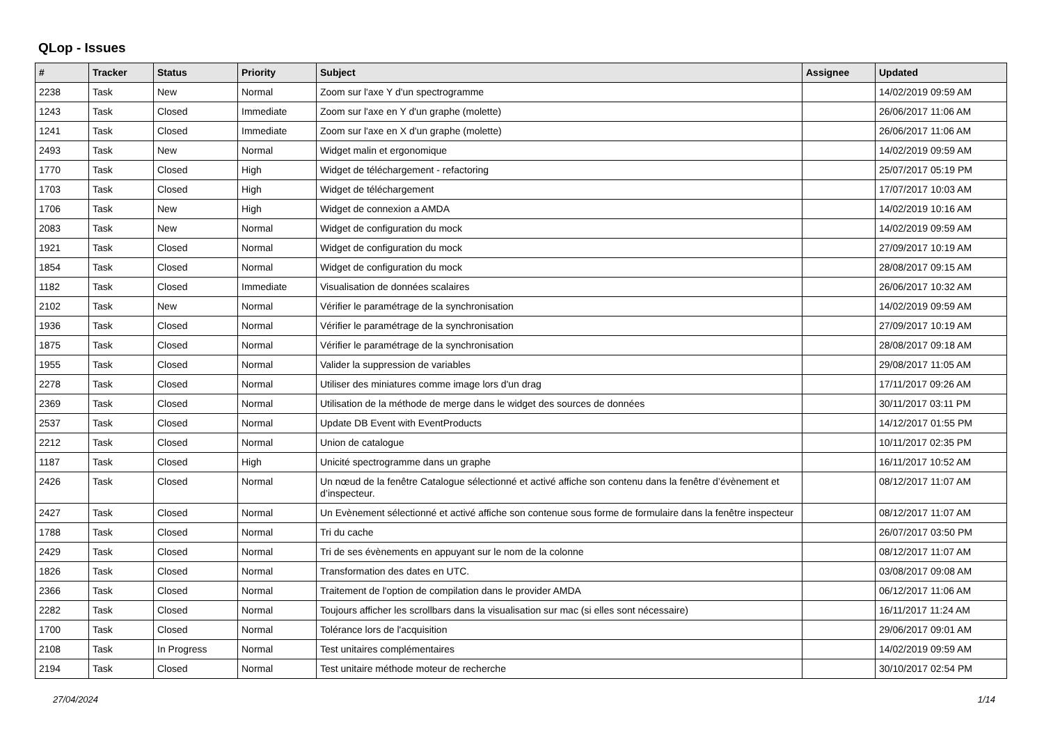QLop - Issues
| # | Tracker | Status | Priority | Subject | Assignee | Updated |
| --- | --- | --- | --- | --- | --- | --- |
| 2238 | Task | New | Normal | Zoom sur l'axe Y d'un spectrogramme | | 14/02/2019 09:59 AM |
| 1243 | Task | Closed | Immediate | Zoom sur l'axe en Y d'un graphe (molette) | | 26/06/2017 11:06 AM |
| 1241 | Task | Closed | Immediate | Zoom sur l'axe en X d'un graphe (molette) | | 26/06/2017 11:06 AM |
| 2493 | Task | New | Normal | Widget malin et ergonomique | | 14/02/2019 09:59 AM |
| 1770 | Task | Closed | High | Widget de téléchargement - refactoring | | 25/07/2017 05:19 PM |
| 1703 | Task | Closed | High | Widget de téléchargement | | 17/07/2017 10:03 AM |
| 1706 | Task | New | High | Widget de connexion a AMDA | | 14/02/2019 10:16 AM |
| 2083 | Task | New | Normal | Widget de configuration du mock | | 14/02/2019 09:59 AM |
| 1921 | Task | Closed | Normal | Widget de configuration du mock | | 27/09/2017 10:19 AM |
| 1854 | Task | Closed | Normal | Widget de configuration du mock | | 28/08/2017 09:15 AM |
| 1182 | Task | Closed | Immediate | Visualisation de données scalaires | | 26/06/2017 10:32 AM |
| 2102 | Task | New | Normal | Vérifier le paramétrage de la synchronisation | | 14/02/2019 09:59 AM |
| 1936 | Task | Closed | Normal | Vérifier le paramétrage de la synchronisation | | 27/09/2017 10:19 AM |
| 1875 | Task | Closed | Normal | Vérifier le paramétrage de la synchronisation | | 28/08/2017 09:18 AM |
| 1955 | Task | Closed | Normal | Valider la suppression de variables | | 29/08/2017 11:05 AM |
| 2278 | Task | Closed | Normal | Utiliser des miniatures comme image lors d'un drag | | 17/11/2017 09:26 AM |
| 2369 | Task | Closed | Normal | Utilisation de la méthode de merge dans le widget des sources de données | | 30/11/2017 03:11 PM |
| 2537 | Task | Closed | Normal | Update DB Event with EventProducts | | 14/12/2017 01:55 PM |
| 2212 | Task | Closed | Normal | Union de catalogue | | 10/11/2017 02:35 PM |
| 1187 | Task | Closed | High | Unicité spectrogramme dans un graphe | | 16/11/2017 10:52 AM |
| 2426 | Task | Closed | Normal | Un nœud de la fenêtre Catalogue sélectionné et activé affiche son contenu dans la fenêtre d’évènement et d’inspecteur. | | 08/12/2017 11:07 AM |
| 2427 | Task | Closed | Normal | Un Evènement sélectionné et activé affiche son contenue sous forme de formulaire dans la fenêtre inspecteur | | 08/12/2017 11:07 AM |
| 1788 | Task | Closed | Normal | Tri du cache | | 26/07/2017 03:50 PM |
| 2429 | Task | Closed | Normal | Tri de ses évènements en appuyant sur le nom de la colonne | | 08/12/2017 11:07 AM |
| 1826 | Task | Closed | Normal | Transformation des dates en UTC. | | 03/08/2017 09:08 AM |
| 2366 | Task | Closed | Normal | Traitement de l'option de compilation dans le provider AMDA | | 06/12/2017 11:06 AM |
| 2282 | Task | Closed | Normal | Toujours afficher les scrollbars dans la visualisation sur mac (si elles sont nécessaire) | | 16/11/2017 11:24 AM |
| 1700 | Task | Closed | Normal | Tolérance lors de l'acquisition | | 29/06/2017 09:01 AM |
| 2108 | Task | In Progress | Normal | Test unitaires complémentaires | | 14/02/2019 09:59 AM |
| 2194 | Task | Closed | Normal | Test unitaire méthode moteur de recherche | | 30/10/2017 02:54 PM |
27/04/2024 1/14